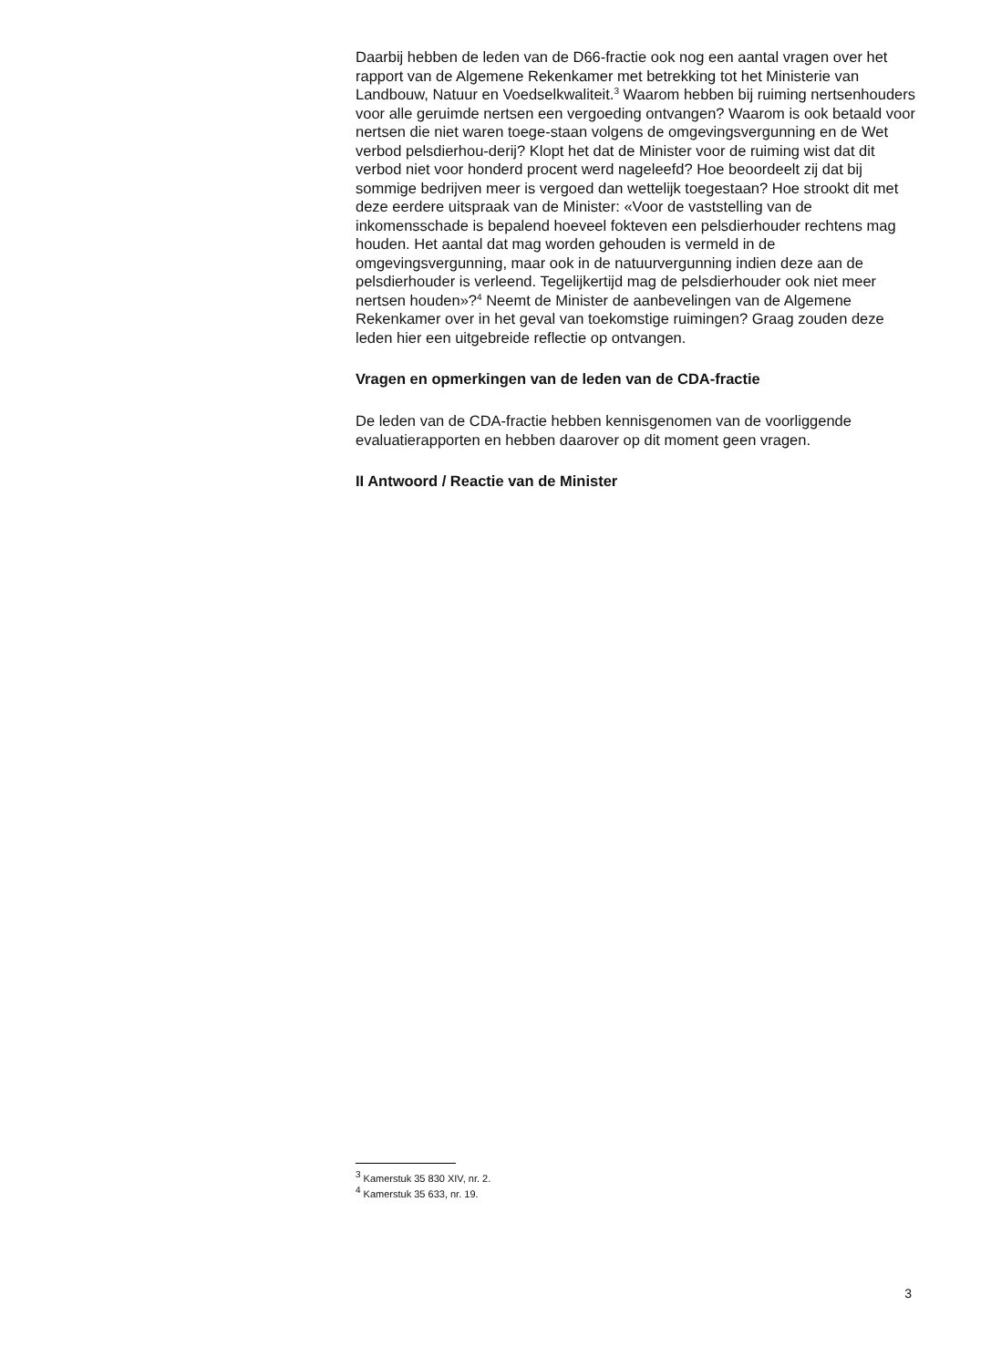Daarbij hebben de leden van de D66-fractie ook nog een aantal vragen over het rapport van de Algemene Rekenkamer met betrekking tot het Ministerie van Landbouw, Natuur en Voedselkwaliteit.<sup>3</sup> Waarom hebben bij ruiming nertsenhouders voor alle geruimde nertsen een vergoeding ontvangen? Waarom is ook betaald voor nertsen die niet waren toege-staan volgens de omgevingsvergunning en de Wet verbod pelsdierhou-derij? Klopt het dat de Minister voor de ruiming wist dat dit verbod niet voor honderd procent werd nageleefd? Hoe beoordeelt zij dat bij sommige bedrijven meer is vergoed dan wettelijk toegestaan? Hoe strookt dit met deze eerdere uitspraak van de Minister: «Voor de vaststelling van de inkomensschade is bepalend hoeveel fokteven een pelsdierhouder rechtens mag houden. Het aantal dat mag worden gehouden is vermeld in de omgevingsvergunning, maar ook in de natuurvergunning indien deze aan de pelsdierhouder is verleend. Tegelijkertijd mag de pelsdierhouder ook niet meer nertsen houden»?<sup>4</sup> Neemt de Minister de aanbevelingen van de Algemene Rekenkamer over in het geval van toekomstige ruimingen? Graag zouden deze leden hier een uitgebreide reflectie op ontvangen.
Vragen en opmerkingen van de leden van de CDA-fractie
De leden van de CDA-fractie hebben kennisgenomen van de voorliggende evaluatierapporten en hebben daarover op dit moment geen vragen.
II Antwoord / Reactie van de Minister
<sup>3</sup> Kamerstuk 35 830 XIV, nr. 2.
<sup>4</sup> Kamerstuk 35 633, nr. 19.
3